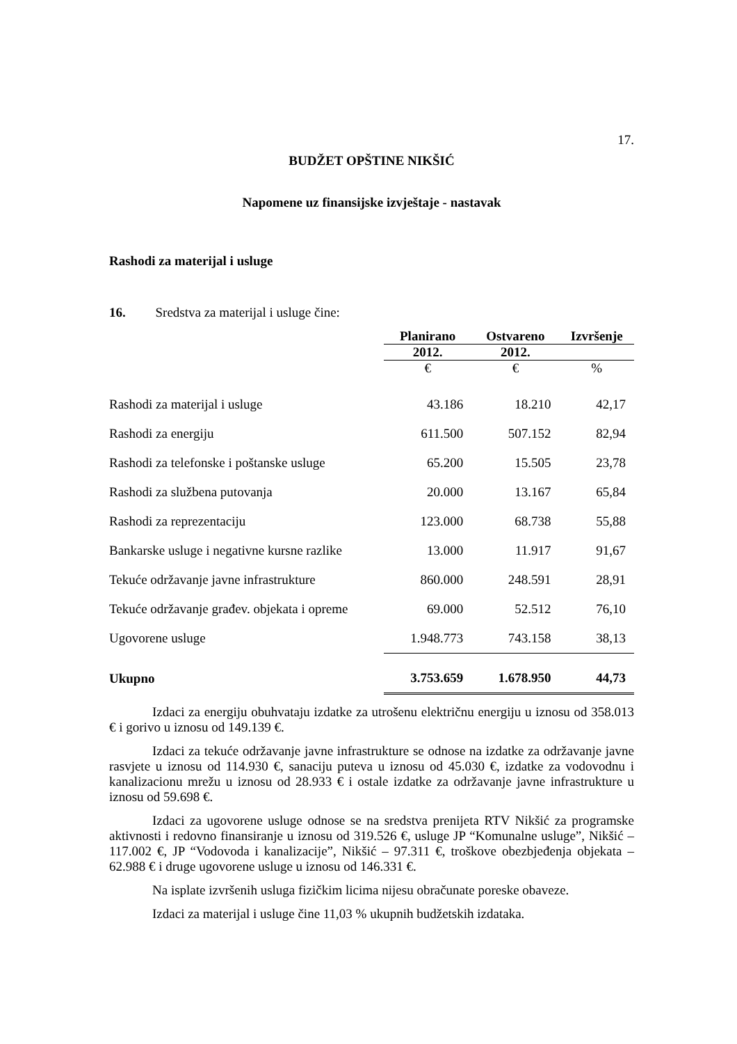17.
BUDŽET OPŠTINE NIKŠIĆ
Napomene uz finansijske izvještaje - nastavak
Rashodi za materijal i usluge
16. Sredstva za materijal i usluge čine:
| | Planirano | Ostvareno | Izvršenje |
| | 2012. | 2012. | |
| | € | € | % |
| Rashodi za materijal i usluge | 43.186 | 18.210 | 42,17 |
| Rashodi za energiju | 611.500 | 507.152 | 82,94 |
| Rashodi za telefonske i poštanske usluge | 65.200 | 15.505 | 23,78 |
| Rashodi za službena putovanja | 20.000 | 13.167 | 65,84 |
| Rashodi za reprezentaciju | 123.000 | 68.738 | 55,88 |
| Bankarske usluge i negativne kursne razlike | 13.000 | 11.917 | 91,67 |
| Tekuće održavanje javne infrastrukture | 860.000 | 248.591 | 28,91 |
| Tekuće održavanje građev. objekata i opreme | 69.000 | 52.512 | 76,10 |
| Ugovorene usluge | 1.948.773 | 743.158 | 38,13 |
| Ukupno | 3.753.659 | 1.678.950 | 44,73 |
Izdaci za energiju obuhvataju izdatke za utrošenu električnu energiju u iznosu od 358.013 € i gorivo u iznosu od 149.139 €.
Izdaci za tekuće održavanje javne infrastrukture se odnose na izdatke za održavanje javne rasvjete u iznosu od 114.930 €, sanaciju puteva u iznosu od 45.030 €, izdatke za vodovodnu i kanalizacionu mrežu u iznosu od 28.933 € i ostale izdatke za održavanje javne infrastrukture u iznosu od 59.698 €.
Izdaci za ugovorene usluge odnose se na sredstva prenijeta RTV Nikšić za programske aktivnosti i redovno finansiranje u iznosu od 319.526 €, usluge JP “Komunalne usluge”, Nikšić – 117.002 €, JP “Vodovoda i kanalizacije”, Nikšić – 97.311 €, troškove obezbjeđenja objekata – 62.988 € i druge ugovorene usluge u iznosu od 146.331 €.
Na isplate izvršenih usluga fizičkim licima nijesu obračunate poreske obaveze.
Izdaci za materijal i usluge čine 11,03 % ukupnih budžetskih izdataka.